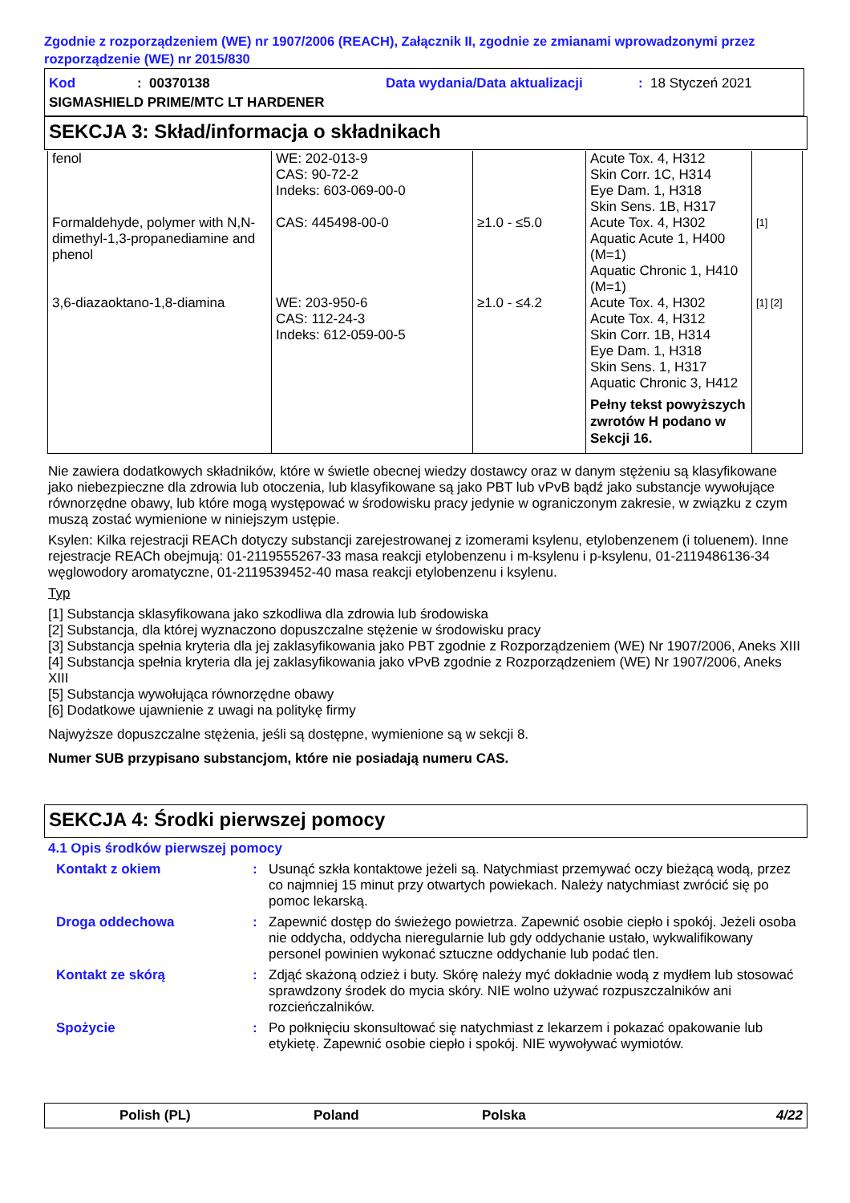Zgodnie z rozporządzeniem (WE) nr 1907/2006 (REACH), Załącznik II, zgodnie ze zmianami wprowadzonymi przez rozporządzenie (WE) nr 2015/830
Kod: 00370138 Data wydania/Data aktualizacji: 18 Styczeń 2021
SIGMASHIELD PRIME/MTC LT HARDENER
SEKCJA 3: Skład/informacja o składnikach
| fenol | WE: 202-013-9 CAS: 90-72-2 Indeks: 603-069-00-0 | | Acute Tox. 4, H312 Skin Corr. 1C, H314 Eye Dam. 1, H318 Skin Sens. 1B, H317 | |
| Formaldehyde, polymer with N,N-dimethyl-1,3-propanediamine and phenol | CAS: 445498-00-0 | ≥1.0 - ≤5.0 | Acute Tox. 4, H302 Aquatic Acute 1, H400 (M=1) Aquatic Chronic 1, H410 (M=1) | [1] |
| 3,6-diazaoktano-1,8-diamina | WE: 203-950-6 CAS: 112-24-3 Indeks: 612-059-00-5 | ≥1.0 - ≤4.2 | Acute Tox. 4, H302 Acute Tox. 4, H312 Skin Corr. 1B, H314 Eye Dam. 1, H318 Skin Sens. 1, H317 Aquatic Chronic 3, H412 Pełny tekst powyższych zwrotów H podano w Sekcji 16. | [1] [2] |
Nie zawiera dodatkowych składników, które w świetle obecnej wiedzy dostawcy oraz w danym stężeniu są klasyfikowane jako niebezpieczne dla zdrowia lub otoczenia, lub klasyfikowane są jako PBT lub vPvB bądź jako substancje wywołujące równorzędne obawy, lub które mogą występować w środowisku pracy jedynie w ograniczonym zakresie, w związku z czym muszą zostać wymienione w niniejszym ustępie.
Ksylen: Kilka rejestracji REACh dotyczy substancji zarejestrowanej z izomerami ksylenu, etylobenzenem (i toluenem). Inne rejestracje REACh obejmują: 01-2119555267-33 masa reakcji etylobenzenu i m-ksylenu i p-ksylenu, 01-2119486136-34 węglowodory aromatyczne, 01-2119539452-40 masa reakcji etylobenzenu i ksylenu.
Typ
[1] Substancja sklasyfikowana jako szkodliwa dla zdrowia lub środowiska
[2] Substancja, dla której wyznaczono dopuszczalne stężenie w środowisku pracy
[3] Substancja spełnia kryteria dla jej zaklasyfikowania jako PBT zgodnie z Rozporządzeniem (WE) Nr 1907/2006, Aneks XIII
[4] Substancja spełnia kryteria dla jej zaklasyfikowania jako vPvB zgodnie z Rozporządzeniem (WE) Nr 1907/2006, Aneks XIII
[5] Substancja wywołująca równorzędne obawy
[6] Dodatkowe ujawnienie z uwagi na politykę firmy
Najwyższe dopuszczalne stężenia, jeśli są dostępne, wymienione są w sekcji 8.
Numer SUB przypisano substancjom, które nie posiadają numeru CAS.
SEKCJA 4: Środki pierwszej pomocy
4.1 Opis środków pierwszej pomocy
Kontakt z okiem : Usunąć szkła kontaktowe jeżeli są. Natychmiast przemywać oczy bieżącą wodą, przez co najmniej 15 minut przy otwartych powiekach. Należy natychmiast zwrócić się po pomoc lekarską.
Droga oddechowa : Zapewnić dostęp do świeżego powietrza. Zapewnić osobie ciepło i spokój. Jeżeli osoba nie oddycha, oddycha nieregularnie lub gdy oddychanie ustało, wykwalifikowany personel powinien wykonać sztuczne oddychanie lub podać tlen.
Kontakt ze skórą : Zdjąć skażoną odzież i buty. Skórę należy myć dokładnie wodą z mydłem lub stosować sprawdzony środek do mycia skóry. NIE wolno używać rozpuszczalników ani rozcieńczalników.
Spożycie : Po połknięciu skonsultować się natychmiast z lekarzem i pokazać opakowanie lub etykietę. Zapewnić osobie ciepło i spokój. NIE wywoływać wymiotów.
Polish (PL) Poland Polska 4/22